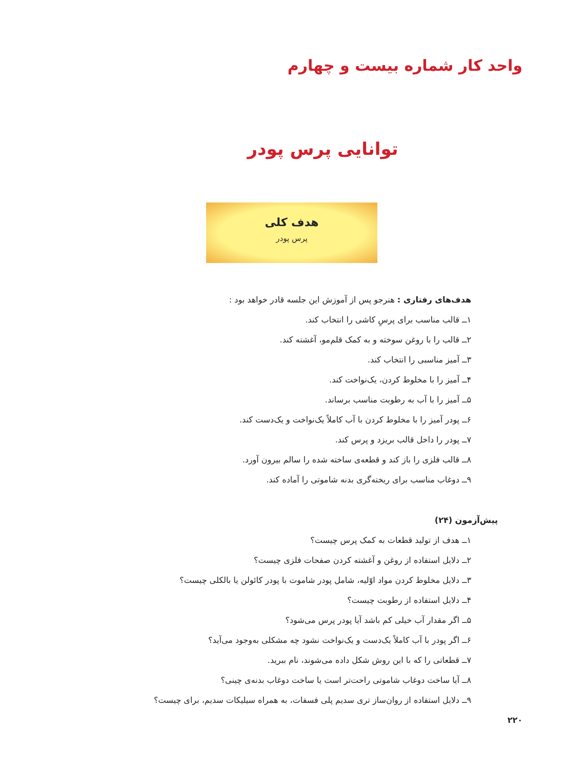واحد کار شماره بیست و چهارم
توانایی پرس پودر
هدف کلی
پرس پودر
هدف‌های رفتاری : هنرجو پس از آموزش این جلسه قادر خواهد بود :
۱ــ قالب مناسب برای پرسِ کاشی را انتخاب کند.
۲ــ قالب را با روغن سوخته و به کمک قلم‌مو، آغشته کند.
۳ــ آمیز مناسبی را انتخاب کند.
۴ــ آمیز را با مخلوط کردن، یک‌نواخت کند.
۵ــ آمیز را با آب به رطوبت مناسب برساند.
۶ــ پودر آمیز را با مخلوط کردن با آب کاملاً یک‌نواخت و یک‌دست کند.
۷ــ پودر را داخل قالب بریزد و پرس کند.
۸ــ قالب فلزی را باز کند و قطعه‌ی ساخته شده را سالم بیرون آورد.
۹ــ دوغاب مناسب برای ریخته‌گری بدنه شاموتی را آماده کند.
پیش‌آزمون (۲۴)
۱ــ هدف از تولید قطعات به کمک پرس چیست؟
۲ــ دلایل استفاده از روغن و آغشته کردن صفحات فلزی چیست؟
۳ــ دلایل مخلوط کردن مواد اوّلیه، شامل پودر شاموت با پودر کائولن یا بالکلی چیست؟
۴ــ دلایل استفاده از رطوبت چیست؟
۵ــ اگر مقدار آب خیلی کم باشد آیا پودر پرس می‌شود؟
۶ــ اگر پودر با آب کاملاً یک‌دست و یک‌نواخت نشود چه مشکلی به‌وجود می‌آید؟
۷ــ قطعاتی را که با این روش شکل داده می‌شوند، نام ببرید.
۸ــ آیا ساخت دوغاب شاموتی راحت‌تر است یا ساخت دوغاب بدنه‌ی چینی؟
۹ــ دلایل استفاده از روان‌ساز تری سدیم پلی فسفات، به همراه سیلیکات سدیم، برای چیست؟
۲۲۰